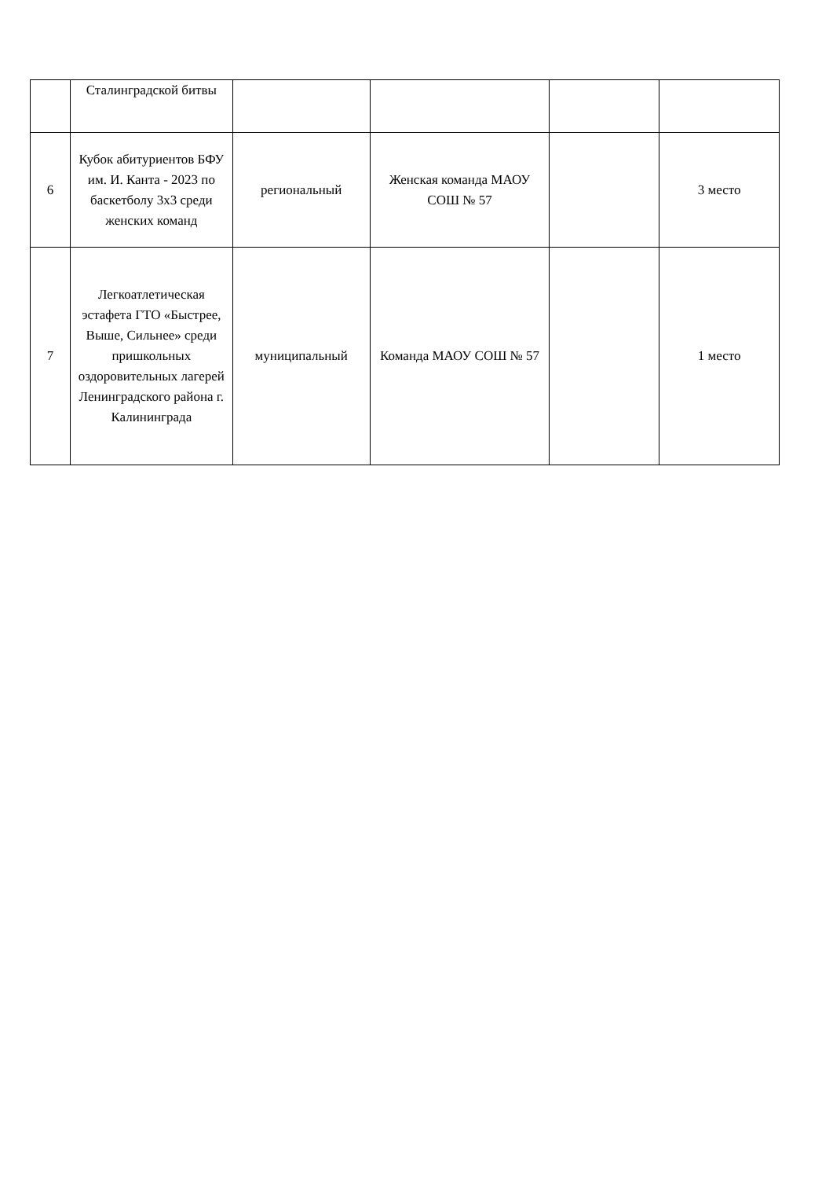| | Сталинградской битвы | | | | |
| 6 | Кубок абитуриентов БФУ им. И. Канта - 2023 по баскетболу 3х3 среди женских команд | региональный | Женская команда МАОУ СОШ № 57 | | 3 место |
| 7 | Легкоатлетическая эстафета ГТО «Быстрее, Выше, Сильнее» среди пришкольных оздоровительных лагерей Ленинградского района г. Калининграда | муниципальный | Команда МАОУ СОШ № 57 | | 1 место |